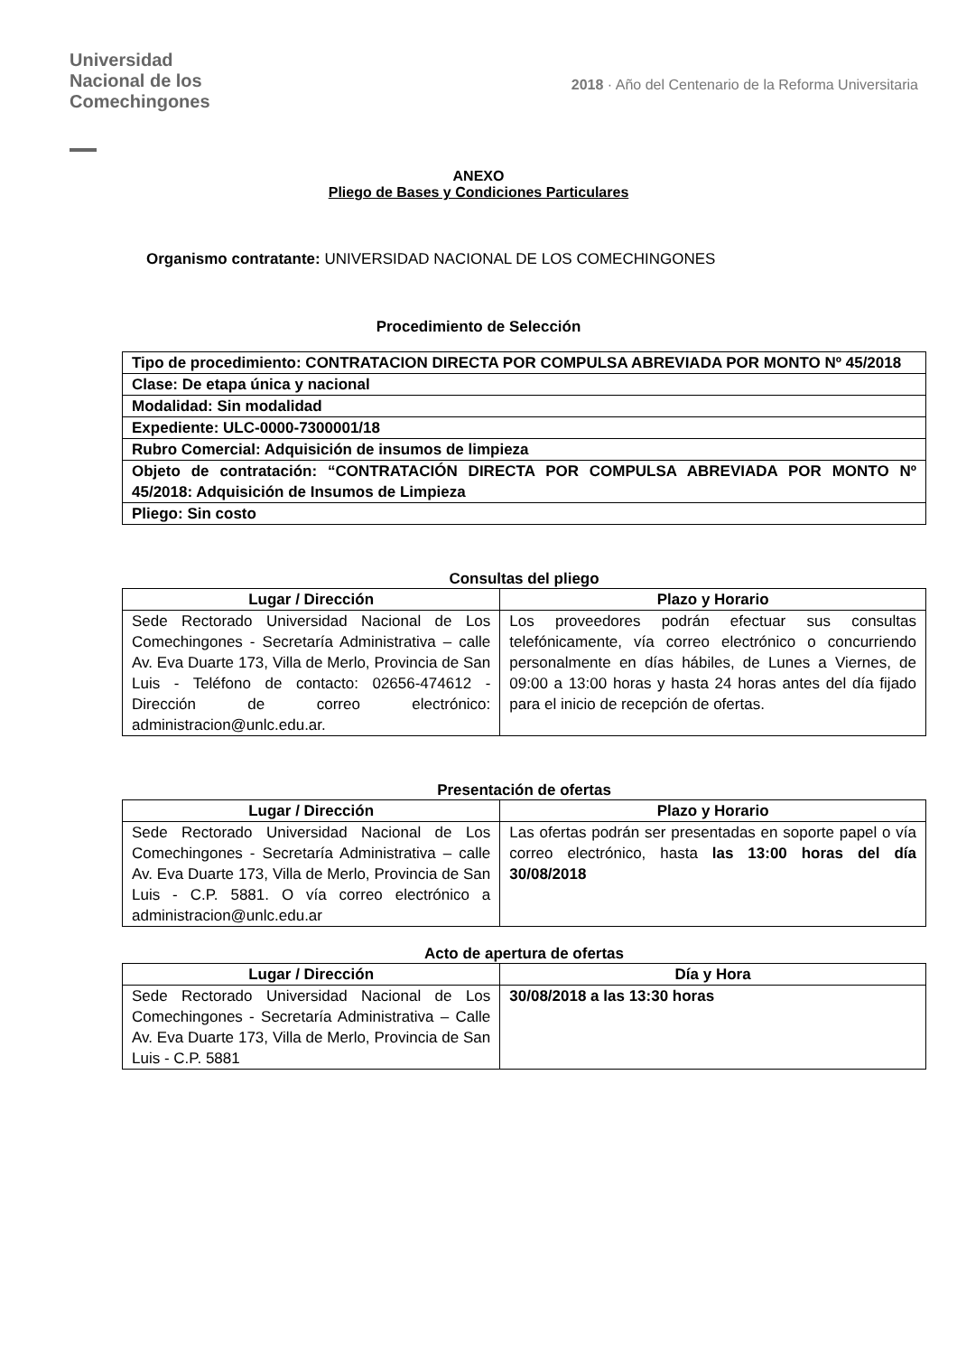Universidad
Nacional de los
Comechingones
2018 · Año del Centenario de la Reforma Universitaria
ANEXO
Pliego de Bases y Condiciones Particulares
Organismo contratante: UNIVERSIDAD NACIONAL DE LOS COMECHINGONES
Procedimiento de Selección
| Tipo de procedimiento: CONTRATACION DIRECTA POR COMPULSA ABREVIADA POR MONTO Nº 45/2018 |
| Clase: De etapa única y nacional |
| Modalidad: Sin modalidad |
| Expediente: ULC-0000-7300001/18 |
| Rubro Comercial: Adquisición de insumos de limpieza |
| Objeto de contratación: “CONTRATACIÓN DIRECTA POR COMPULSA ABREVIADA POR MONTO Nº 45/2018: Adquisición de Insumos de Limpieza |
| Pliego: Sin costo |
Consultas del pliego
| Lugar / Dirección | Plazo y Horario |
| --- | --- |
| Sede Rectorado Universidad Nacional de Los Comechingones - Secretaría Administrativa – calle Av. Eva Duarte 173, Villa de Merlo, Provincia de San Luis - Teléfono de contacto: 02656-474612 - Dirección de correo electrónico: administracion@unlc.edu.ar. | Los proveedores podrán efectuar sus consultas telefónicamente, vía correo electrónico o concurriendo personalmente en días hábiles, de Lunes a Viernes, de 09:00 a 13:00 horas y hasta 24 horas antes del día fijado para el inicio de recepción de ofertas. |
Presentación de ofertas
| Lugar / Dirección | Plazo y Horario |
| --- | --- |
| Sede Rectorado Universidad Nacional de Los Comechingones - Secretaría Administrativa – calle Av. Eva Duarte 173, Villa de Merlo, Provincia de San Luis - C.P. 5881. O vía correo electrónico a administracion@unlc.edu.ar | Las ofertas podrán ser presentadas en soporte papel o vía correo electrónico, hasta las 13:00 horas del día 30/08/2018 |
Acto de apertura de ofertas
| Lugar / Dirección | Día y Hora |
| --- | --- |
| Sede Rectorado Universidad Nacional de Los Comechingones - Secretaría Administrativa – Calle Av. Eva Duarte 173, Villa de Merlo, Provincia de San Luis - C.P. 5881 | 30/08/2018 a las 13:30 horas |